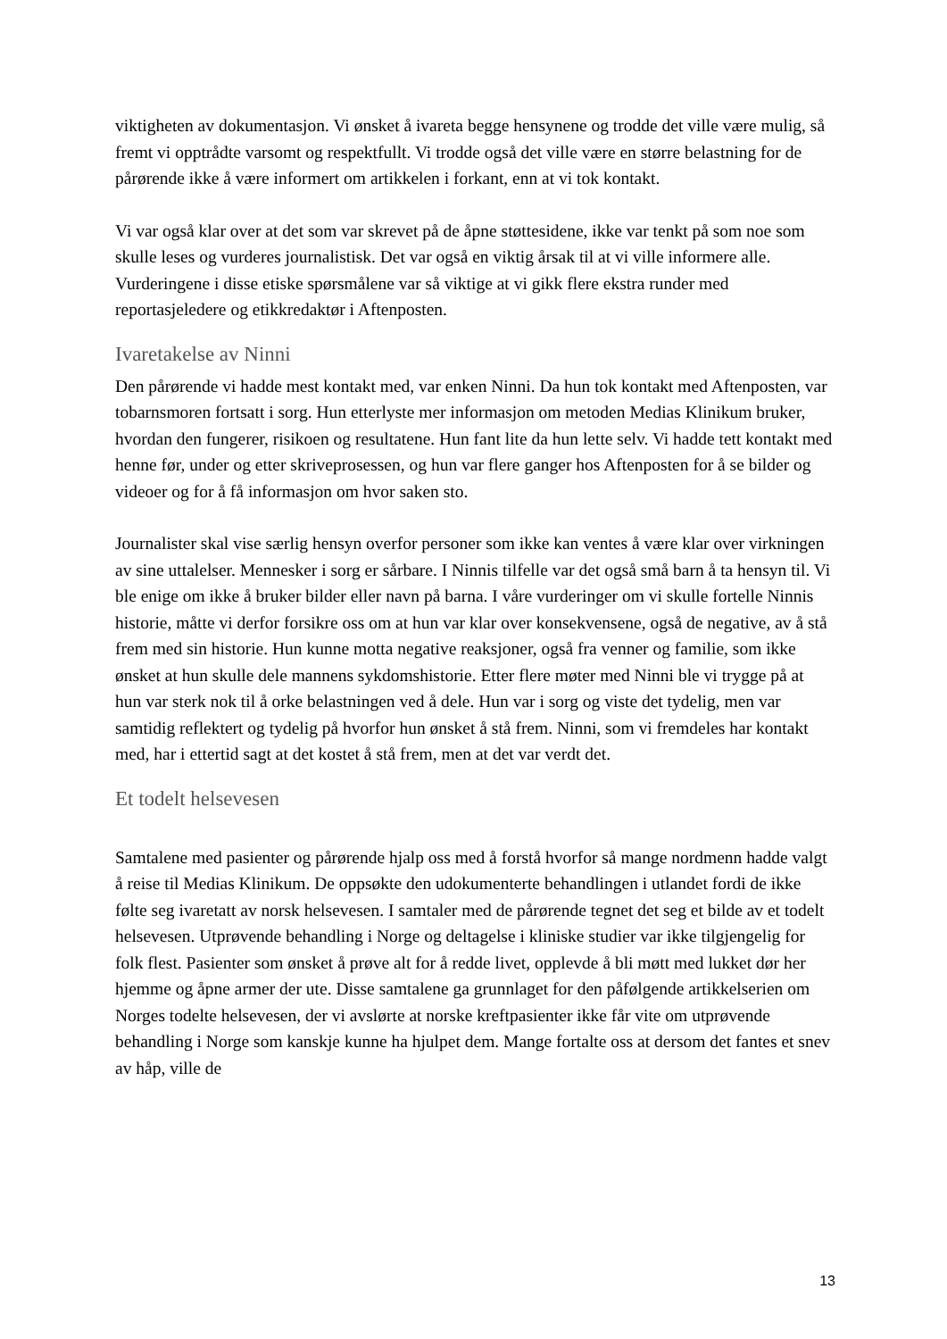viktigheten av dokumentasjon. Vi ønsket å ivareta begge hensynene og trodde det ville være mulig, så fremt vi opptrådte varsomt og respektfullt. Vi trodde også det ville være en større belastning for de pårørende ikke å være informert om artikkelen i forkant, enn at vi tok kontakt.
Vi var også klar over at det som var skrevet på de åpne støttesidene, ikke var tenkt på som noe som skulle leses og vurderes journalistisk. Det var også en viktig årsak til at vi ville informere alle. Vurderingene i disse etiske spørsmålene var så viktige at vi gikk flere ekstra runder med reportasjeledere og etikkredaktør i Aftenposten.
Ivaretakelse av Ninni
Den pårørende vi hadde mest kontakt med, var enken Ninni. Da hun tok kontakt med Aftenposten, var tobarnsmoren fortsatt i sorg. Hun etterlyste mer informasjon om metoden Medias Klinikum bruker, hvordan den fungerer, risikoen og resultatene. Hun fant lite da hun lette selv. Vi hadde tett kontakt med henne før, under og etter skriveprosessen, og hun var flere ganger hos Aftenposten for å se bilder og videoer og for å få informasjon om hvor saken sto.
Journalister skal vise særlig hensyn overfor personer som ikke kan ventes å være klar over virkningen av sine uttalelser. Mennesker i sorg er sårbare. I Ninnis tilfelle var det også små barn å ta hensyn til. Vi ble enige om ikke å bruker bilder eller navn på barna. I våre vurderinger om vi skulle fortelle Ninnis historie, måtte vi derfor forsikre oss om at hun var klar over konsekvensene, også de negative, av å stå frem med sin historie. Hun kunne motta negative reaksjoner, også fra venner og familie, som ikke ønsket at hun skulle dele mannens sykdomshistorie. Etter flere møter med Ninni ble vi trygge på at hun var sterk nok til å orke belastningen ved å dele. Hun var i sorg og viste det tydelig, men var samtidig reflektert og tydelig på hvorfor hun ønsket å stå frem. Ninni, som vi fremdeles har kontakt med, har i ettertid sagt at det kostet å stå frem, men at det var verdt det.
Et todelt helsevesen
Samtalene med pasienter og pårørende hjalp oss med å forstå hvorfor så mange nordmenn hadde valgt å reise til Medias Klinikum. De oppsøkte den udokumenterte behandlingen i utlandet fordi de ikke følte seg ivaretatt av norsk helsevesen. I samtaler med de pårørende tegnet det seg et bilde av et todelt helsevesen. Utprøvende behandling i Norge og deltagelse i kliniske studier var ikke tilgjengelig for folk flest. Pasienter som ønsket å prøve alt for å redde livet, opplevde å bli møtt med lukket dør her hjemme og åpne armer der ute. Disse samtalene ga grunnlaget for den påfølgende artikkelserien om Norges todelte helsevesen, der vi avslørte at norske kreftpasienter ikke får vite om utprøvende behandling i Norge som kanskje kunne ha hjulpet dem. Mange fortalte oss at dersom det fantes et snev av håp, ville de
13